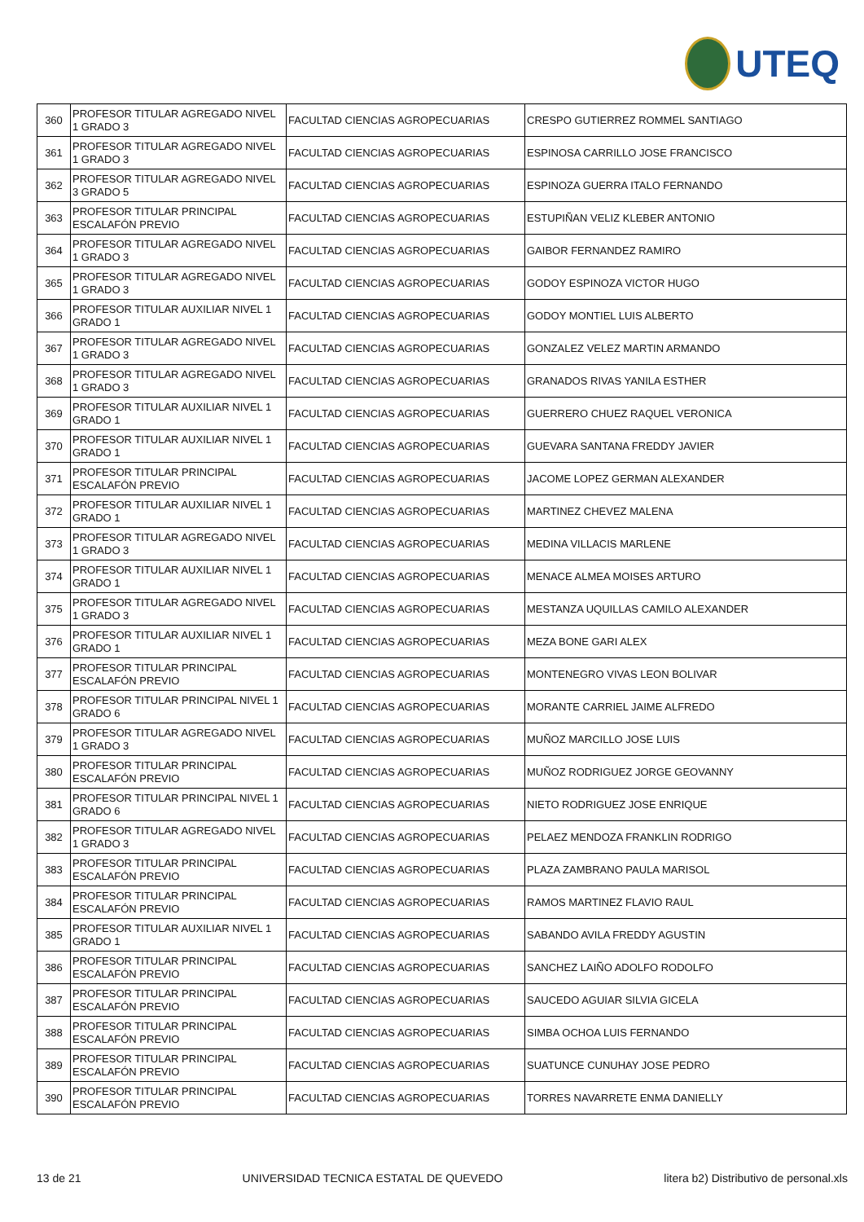UTEQ
| 360 | PROFESOR TITULAR AGREGADO NIVEL 1 GRADO 3 | FACULTAD CIENCIAS AGROPECUARIAS | CRESPO GUTIERREZ ROMMEL SANTIAGO |
| 361 | PROFESOR TITULAR AGREGADO NIVEL 1 GRADO 3 | FACULTAD CIENCIAS AGROPECUARIAS | ESPINOSA CARRILLO JOSE FRANCISCO |
| 362 | PROFESOR TITULAR AGREGADO NIVEL 3 GRADO 5 | FACULTAD CIENCIAS AGROPECUARIAS | ESPINOZA GUERRA ITALO FERNANDO |
| 363 | PROFESOR TITULAR PRINCIPAL ESCALAFÓN PREVIO | FACULTAD CIENCIAS AGROPECUARIAS | ESTUPIÑAN VELIZ KLEBER ANTONIO |
| 364 | PROFESOR TITULAR AGREGADO NIVEL 1 GRADO 3 | FACULTAD CIENCIAS AGROPECUARIAS | GAIBOR FERNANDEZ RAMIRO |
| 365 | PROFESOR TITULAR AGREGADO NIVEL 1 GRADO 3 | FACULTAD CIENCIAS AGROPECUARIAS | GODOY ESPINOZA VICTOR HUGO |
| 366 | PROFESOR TITULAR AUXILIAR NIVEL 1 GRADO 1 | FACULTAD CIENCIAS AGROPECUARIAS | GODOY MONTIEL LUIS ALBERTO |
| 367 | PROFESOR TITULAR AGREGADO NIVEL 1 GRADO 3 | FACULTAD CIENCIAS AGROPECUARIAS | GONZALEZ VELEZ MARTIN ARMANDO |
| 368 | PROFESOR TITULAR AGREGADO NIVEL 1 GRADO 3 | FACULTAD CIENCIAS AGROPECUARIAS | GRANADOS RIVAS YANILA ESTHER |
| 369 | PROFESOR TITULAR AUXILIAR NIVEL 1 GRADO 1 | FACULTAD CIENCIAS AGROPECUARIAS | GUERRERO CHUEZ RAQUEL VERONICA |
| 370 | PROFESOR TITULAR AUXILIAR NIVEL 1 GRADO 1 | FACULTAD CIENCIAS AGROPECUARIAS | GUEVARA SANTANA FREDDY JAVIER |
| 371 | PROFESOR TITULAR PRINCIPAL ESCALAFÓN PREVIO | FACULTAD CIENCIAS AGROPECUARIAS | JACOME LOPEZ GERMAN ALEXANDER |
| 372 | PROFESOR TITULAR AUXILIAR NIVEL 1 GRADO 1 | FACULTAD CIENCIAS AGROPECUARIAS | MARTINEZ CHEVEZ MALENA |
| 373 | PROFESOR TITULAR AGREGADO NIVEL 1 GRADO 3 | FACULTAD CIENCIAS AGROPECUARIAS | MEDINA VILLACIS MARLENE |
| 374 | PROFESOR TITULAR AUXILIAR NIVEL 1 GRADO 1 | FACULTAD CIENCIAS AGROPECUARIAS | MENACE ALMEA MOISES ARTURO |
| 375 | PROFESOR TITULAR AGREGADO NIVEL 1 GRADO 3 | FACULTAD CIENCIAS AGROPECUARIAS | MESTANZA UQUILLAS CAMILO ALEXANDER |
| 376 | PROFESOR TITULAR AUXILIAR NIVEL 1 GRADO 1 | FACULTAD CIENCIAS AGROPECUARIAS | MEZA BONE GARI ALEX |
| 377 | PROFESOR TITULAR PRINCIPAL ESCALAFÓN PREVIO | FACULTAD CIENCIAS AGROPECUARIAS | MONTENEGRO VIVAS LEON BOLIVAR |
| 378 | PROFESOR TITULAR PRINCIPAL NIVEL 1 GRADO 6 | FACULTAD CIENCIAS AGROPECUARIAS | MORANTE CARRIEL JAIME ALFREDO |
| 379 | PROFESOR TITULAR AGREGADO NIVEL 1 GRADO 3 | FACULTAD CIENCIAS AGROPECUARIAS | MUÑOZ MARCILLO JOSE LUIS |
| 380 | PROFESOR TITULAR PRINCIPAL ESCALAFÓN PREVIO | FACULTAD CIENCIAS AGROPECUARIAS | MUÑOZ RODRIGUEZ JORGE GEOVANNY |
| 381 | PROFESOR TITULAR PRINCIPAL NIVEL 1 GRADO 6 | FACULTAD CIENCIAS AGROPECUARIAS | NIETO RODRIGUEZ JOSE ENRIQUE |
| 382 | PROFESOR TITULAR AGREGADO NIVEL 1 GRADO 3 | FACULTAD CIENCIAS AGROPECUARIAS | PELAEZ MENDOZA FRANKLIN RODRIGO |
| 383 | PROFESOR TITULAR PRINCIPAL ESCALAFÓN PREVIO | FACULTAD CIENCIAS AGROPECUARIAS | PLAZA ZAMBRANO PAULA MARISOL |
| 384 | PROFESOR TITULAR PRINCIPAL ESCALAFÓN PREVIO | FACULTAD CIENCIAS AGROPECUARIAS | RAMOS MARTINEZ FLAVIO RAUL |
| 385 | PROFESOR TITULAR AUXILIAR NIVEL 1 GRADO 1 | FACULTAD CIENCIAS AGROPECUARIAS | SABANDO AVILA FREDDY AGUSTIN |
| 386 | PROFESOR TITULAR PRINCIPAL ESCALAFÓN PREVIO | FACULTAD CIENCIAS AGROPECUARIAS | SANCHEZ LAIÑO ADOLFO RODOLFO |
| 387 | PROFESOR TITULAR PRINCIPAL ESCALAFÓN PREVIO | FACULTAD CIENCIAS AGROPECUARIAS | SAUCEDO AGUIAR SILVIA GICELA |
| 388 | PROFESOR TITULAR PRINCIPAL ESCALAFÓN PREVIO | FACULTAD CIENCIAS AGROPECUARIAS | SIMBA OCHOA LUIS FERNANDO |
| 389 | PROFESOR TITULAR PRINCIPAL ESCALAFÓN PREVIO | FACULTAD CIENCIAS AGROPECUARIAS | SUATUNCE CUNUHAY JOSE PEDRO |
| 390 | PROFESOR TITULAR PRINCIPAL ESCALAFÓN PREVIO | FACULTAD CIENCIAS AGROPECUARIAS | TORRES NAVARRETE ENMA DANIELLY |
13 de 21 UNIVERSIDAD TECNICA ESTATAL DE QUEVEDO litera b2) Distributivo de personal.xls